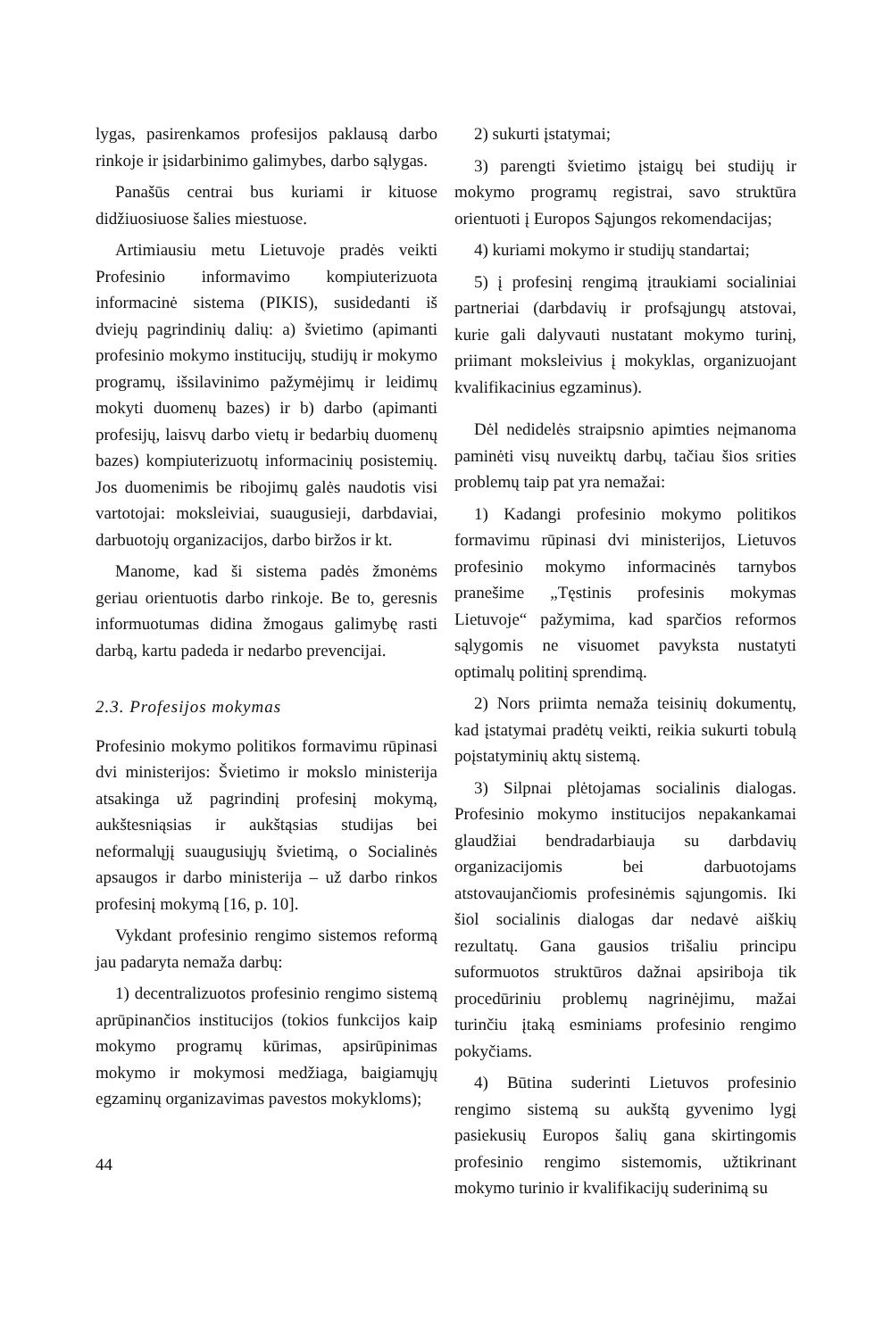lygas, pasirenkamos profesijos paklausą darbo rinkoje ir įsidarbinimo galimybes, darbo sąlygas.
Panašūs centrai bus kuriami ir kituose didžiuosiuose šalies miestuose.
Artimiausiu metu Lietuvoje pradės veikti Profesinio informavimo kompiuterizuota informacinė sistema (PIKIS), susidedanti iš dviejų pagrindinių dalių: a) švietimo (apimanti profesinio mokymo institucijų, studijų ir mokymo programų, išsilavinimo pažymėjimų ir leidimų mokyti duomenų bazes) ir b) darbo (apimanti profesijų, laisvų darbo vietų ir bedarbių duomenų bazes) kompiuterizuotų informacinių posistemių. Jos duomenimis be ribojimų galės naudotis visi vartotojai: moksleiviai, suaugusieji, darbdaviai, darbuotojų organizacijos, darbo biržos ir kt.
Manome, kad ši sistema padės žmonėms geriau orientuotis darbo rinkoje. Be to, geresnis informuotumas didina žmogaus galimybę rasti darbą, kartu padeda ir nedarbo prevencijai.
2.3. Profesijos mokymas
Profesinio mokymo politikos formavimu rūpinasi dvi ministerijos: Švietimo ir mokslo ministerija atsakinga už pagrindinį profesinį mokymą, aukštesniąsias ir aukštąsias studijas bei neformalųjį suaugusiųjų švietimą, o Socialinės apsaugos ir darbo ministerija – už darbo rinkos profesinį mokymą [16, p. 10].
Vykdant profesinio rengimo sistemos reformą jau padaryta nemaža darbų:
1) decentralizuotos profesinio rengimo sistemą aprūpinančios institucijos (tokios funkcijos kaip mokymo programų kūrimas, apsirūpinimas mokymo ir mokymosi medžiaga, baigiamųjų egzaminų organizavimas pavestos mokykloms);
2) sukurti įstatymai;
3) parengti švietimo įstaigų bei studijų ir mokymo programų registrai, savo struktūra orientuoti į Europos Sąjungos rekomendacijas;
4) kuriami mokymo ir studijų standartai;
5) į profesinį rengimą įtraukiami socialiniai partneriai (darbdavių ir profsąjungų atstovai, kurie gali dalyvauti nustatant mokymo turinį, priimant moksleivius į mokyklas, organizuojant kvalifikacinius egzaminus).
Dėl nedidelės straipsnio apimties neįmanoma paminėti visų nuveiktų darbų, tačiau šios srities problemų taip pat yra nemažai:
1) Kadangi profesinio mokymo politikos formavimu rūpinasi dvi ministerijos, Lietuvos profesinio mokymo informacinės tarnybos pranešime „Tęstinis profesinis mokymas Lietuvoje“ pažymima, kad sparčios reformos sąlygomis ne visuomet pavyksta nustatyti optimalų politinį sprendimą.
2) Nors priimta nemaža teisinių dokumentų, kad įstatymai pradėtų veikti, reikia sukurti tobulą poįstatyminių aktų sistemą.
3) Silpnai plėtojamas socialinis dialogas. Profesinio mokymo institucijos nepakankamai glaudžiai bendradarbiauja su darbdavių organizacijomis bei darbuotojams atstovaujančiomis profesinėmis sąjungomis. Iki šiol socialinis dialogas dar nedavė aiškių rezultatų. Gana gausios trišaliu principu suformuotos struktūros dažnai apsiriboja tik procedūriniu problemų nagrinėjimu, mažai turinčiu įtaką esminiams profesinio rengimo pokyčiams.
4) Būtina suderinti Lietuvos profesinio rengimo sistemą su aukštą gyvenimo lygį pasiekusių Europos šalių gana skirtingomis profesinio rengimo sistemomis, užtikrinant mokymo turinio ir kvalifikacijų suderinimą su
44